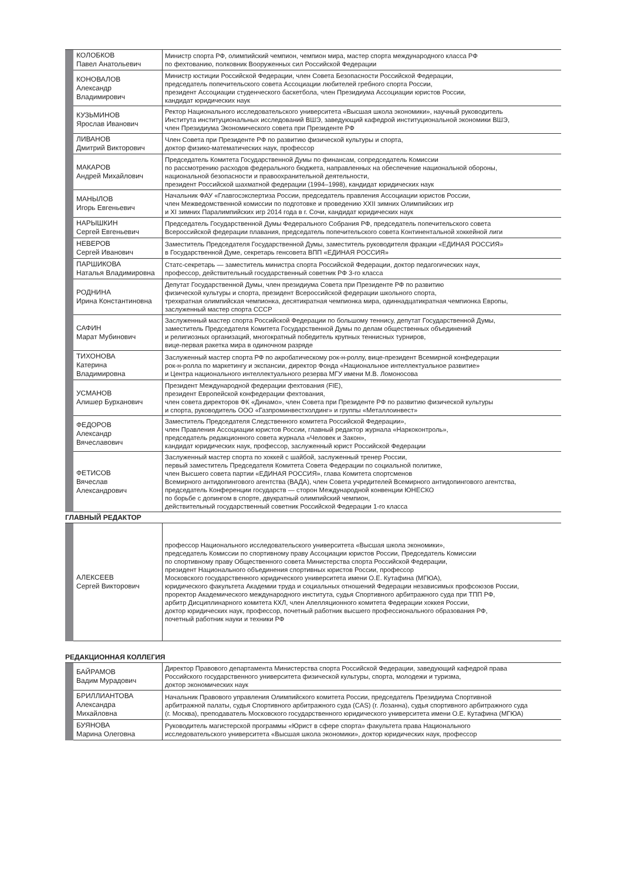| | КОЛОБКОВ Павел Анатольевич | Министр спорта РФ, олимпийский чемпион, чемпион мира, мастер спорта международного класса РФ по фехтованию, полковник Вооруженных сил Российской Федерации |
| | КОНОВАЛОВ Александр Владимирович | Министр юстиции Российской Федерации, член Совета Безопасности Российской Федерации, председатель попечительского совета Ассоциации любителей гребного спорта России, президент Ассоциации студенческого баскетбола, член Президиума Ассоциации юристов России, кандидат юридических наук |
| | КУЗЬМИНОВ Ярослав Иванович | Ректор Национального исследовательского университета «Высшая школа экономики», научный руководитель Института институциональных исследований ВШЭ, заведующий кафедрой институциональной экономики ВШЭ, член Президиума Экономического совета при Президенте РФ |
| | ЛИВАНОВ Дмитрий Викторович | Член Совета при Президенте РФ по развитию физической культуры и спорта, доктор физико-математических наук, профессор |
| | МАКАРОВ Андрей Михайлович | Председатель Комитета Государственной Думы по финансам, сопредседатель Комиссии по рассмотрению расходов федерального бюджета, направленных на обеспечение национальной обороны, национальной безопасности и правоохранительной деятельности, президент Российской шахматной федерации (1994–1998), кандидат юридических наук |
| | МАНЫЛОВ Игорь Евгеньевич | Начальник ФАУ «Главгосэкспертиза России, председатель правления Ассоциации юристов России, член Межведомственной комиссии по подготовке и проведению XXII зимних Олимпийских игр и XI зимних Паралимпийских игр 2014 года в г. Сочи, кандидат юридических наук |
| | НАРЫШКИН Сергей Евгеньевич | Председатель Государственной Думы Федерального Собрания РФ, председатель попечительского совета Всероссийской федерации плавания, председатель попечительского совета Континентальной хоккейной лиги |
| | НЕВЕРОВ Сергей Иванович | Заместитель Председателя Государственной Думы, заместитель руководителя фракции «ЕДИНАЯ РОССИЯ» в Государственной Думе, секретарь генсовета ВПП «ЕДИНАЯ РОССИЯ» |
| | ПАРШИКОВА Наталья Владимировна | Статс-секретарь — заместитель министра спорта Российской Федерации, доктор педагогических наук, профессор, действительный государственный советник РФ 3-го класса |
| | РОДНИНА Ирина Константиновна | Депутат Государственной Думы, член президиума Совета при Президенте РФ по развитию физической культуры и спорта, президент Всероссийской федерации школьного спорта, трехкратная олимпийская чемпионка, десятикратная чемпионка мира, одиннадцатикратная чемпионка Европы, заслуженный мастер спорта СССР |
| | САФИН Марат Мубинович | Заслуженный мастер спорта Российской Федерации по большому теннису, депутат Государственной Думы, заместитель Председателя Комитета Государственной Думы по делам общественных объединений и религиозных организаций, многократный победитель крупных теннисных турниров, вице-первая ракетка мира в одиночном разряде |
| | ТИХОНОВА Катерина Владимировна | Заслуженный мастер спорта РФ по акробатическому рок-н-роллу, вице-президент Всемирной конфедерации рок-н-ролла по маркетингу и экспансии, директор Фонда «Национальное интеллектуальное развитие» и Центра национального интеллектуального резерва МГУ имени М.В. Ломоносова |
| | УСМАНОВ Алишер Бурханович | Президент Международной федерации фехтования (FIE), президент Европейской конфедерации фехтования, член совета директоров ФК «Динамо», член Совета при Президенте РФ по развитию физической культуры и спорта, руководитель ООО «Газпроминвестхолдинг» и группы «Металлоинвест» |
| | ФЕДОРОВ Александр Вячеславович | Заместитель Председателя Следственного комитета Российской Федерации», член Правления Ассоциации юристов России, главный редактор журнала «Наркоконтроль», председатель редакционного совета журнала «Человек и Закон», кандидат юридических наук, профессор, заслуженный юрист Российской Федерации |
| | ФЕТИСОВ Вячеслав Александрович | Заслуженный мастер спорта по хоккей с шайбой, заслуженный тренер России, первый заместитель Председателя Комитета Совета Федерации по социальной политике, член Высшего совета партии «ЕДИНАЯ РОССИЯ», глава Комитета спортсменов Всемирного антидопингового агентства (ВАДА), член Совета учредителей Всемирного антидопингового агентства, председатель Конференции государств — сторон Международной конвенции ЮНЕСКО по борьбе с допингом в спорте, двукратный олимпийский чемпион, действительный государственный советник Российской Федерации 1-го класса |
ГЛАВНЫЙ РЕДАКТОР
| | АЛЕКСЕЕВ Сергей Викторович | профессор Национального исследовательского университета «Высшая школа экономики», председатель Комиссии по спортивному праву Ассоциации юристов России, Председатель Комиссии по спортивному праву Общественного совета Министерства спорта Российской Федерации, президент Национального объединения спортивных юристов России, профессор Московского государственного юридического университета имени О.Е. Кутафина (МГЮА), юридического факультета Академии труда и социальных отношений Федерации независимых профсоюзов России, проректор Академического международного института, судья Спортивного арбитражного суда при ТПП РФ, арбитр Дисциплинарного комитета КХЛ, член Апелляционного комитета Федерации хоккея России, доктор юридических наук, профессор, почетный работник высшего профессионального образования РФ, почетный работник науки и техники РФ |
РЕДАКЦИОННАЯ КОЛЛЕГИЯ
| | БАЙРАМОВ Вадим Мурадович | Директор Правового департамента Министерства спорта Российской Федерации, заведующий кафедрой права Российского государственного университета физической культуры, спорта, молодежи и туризма, доктор экономических наук |
| | БРИЛЛИАНТОВА Александра Михайловна | Начальник Правового управления Олимпийского комитета России, председатель Президиума Спортивной арбитражной палаты, судья Спортивного арбитражного суда (CAS) (г. Лозанна), судья спортивного арбитражного суда (г. Москва), преподаватель Московского государственного юридического университета имени О.Е. Кутафина (МГЮА) |
| | БУЯНОВА Марина Олеговна | Руководитель магистерской программы «Юрист в сфере спорта» факультета права Национального исследовательского университета «Высшая школа экономики», доктор юридических наук, профессор |